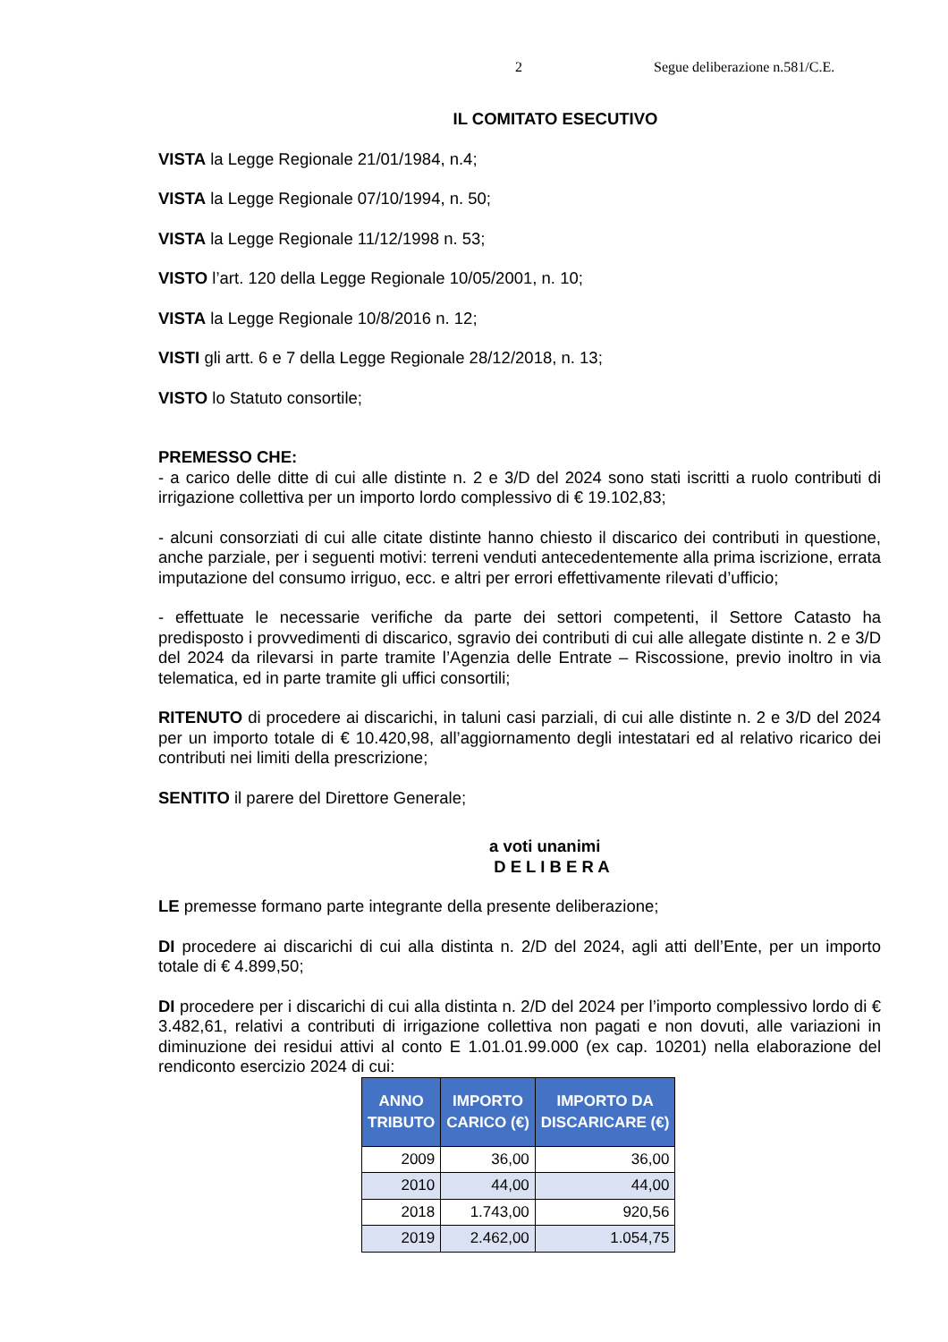2 Segue deliberazione n.581/C.E.
IL COMITATO ESECUTIVO
VISTA la Legge Regionale 21/01/1984, n.4;
VISTA la Legge Regionale 07/10/1994, n. 50;
VISTA la Legge Regionale 11/12/1998 n. 53;
VISTO l’art. 120 della Legge Regionale 10/05/2001, n. 10;
VISTA la Legge Regionale 10/8/2016 n. 12;
VISTI gli artt. 6 e 7 della Legge Regionale 28/12/2018, n. 13;
VISTO lo Statuto consortile;
PREMESSO CHE:
- a carico delle ditte di cui alle distinte n. 2 e 3/D del 2024 sono stati iscritti a ruolo contributi di irrigazione collettiva per un importo lordo complessivo di € 19.102,83;
- alcuni consorziati di cui alle citate distinte hanno chiesto il discarico dei contributi in questione, anche parziale, per i seguenti motivi: terreni venduti antecedentemente alla prima iscrizione, errata imputazione del consumo irriguo, ecc. e altri per errori effettivamente rilevati d’ufficio;
- effettuate le necessarie verifiche da parte dei settori competenti, il Settore Catasto ha predisposto i provvedimenti di discarico, sgravio dei contributi di cui alle allegate distinte n. 2 e 3/D del 2024 da rilevarsi in parte tramite l’Agenzia delle Entrate – Riscossione, previo inoltro in via telematica, ed in parte tramite gli uffici consortili;
RITENUTO di procedere ai discarichi, in taluni casi parziali, di cui alle distinte n. 2 e 3/D del 2024 per un importo totale di € 10.420,98, all’aggiornamento degli intestatari ed al relativo ricarico dei contributi nei limiti della prescrizione;
SENTITO il parere del Direttore Generale;
a voti unanimi
D E L I B E R A
LE premesse formano parte integrante della presente deliberazione;
DI procedere ai discarichi di cui alla distinta n. 2/D del 2024, agli atti dell’Ente, per un importo totale di € 4.899,50;
DI procedere per i discarichi di cui alla distinta n. 2/D del 2024 per l’importo complessivo lordo di € 3.482,61, relativi a contributi di irrigazione collettiva non pagati e non dovuti, alle variazioni in diminuzione dei residui attivi al conto E 1.01.01.99.000 (ex cap. 10201) nella elaborazione del rendiconto esercizio 2024 di cui:
| ANNO TRIBUTO | IMPORTO CARICO (€) | IMPORTO DA DISCARICARE (€) |
| --- | --- | --- |
| 2009 | 36,00 | 36,00 |
| 2010 | 44,00 | 44,00 |
| 2018 | 1.743,00 | 920,56 |
| 2019 | 2.462,00 | 1.054,75 |